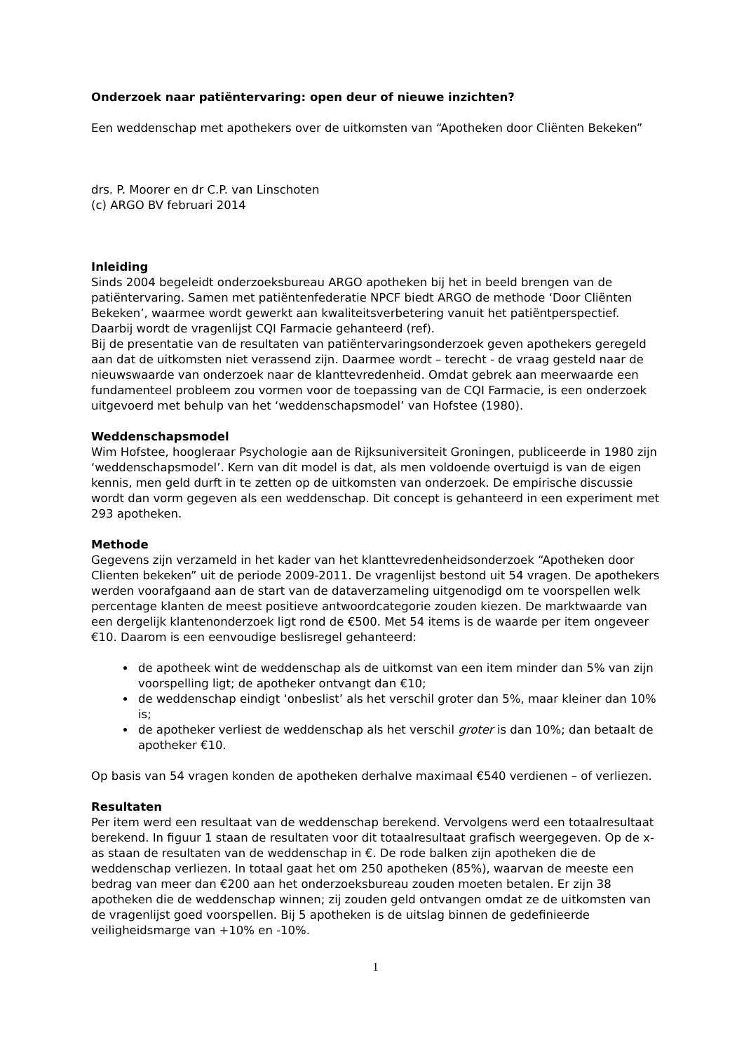Onderzoek naar patiëntervaring: open deur of nieuwe inzichten?
Een weddenschap met apothekers over de uitkomsten van “Apotheken door Cliënten Bekeken”
drs. P. Moorer en dr C.P. van Linschoten
(c) ARGO BV februari 2014
Inleiding
Sinds 2004 begeleidt onderzoeksbureau ARGO apotheken bij het in beeld brengen van de patiëntervaring. Samen met patiëntenfederatie NPCF biedt ARGO de methode ‘Door Cliënten Bekeken’, waarmee wordt gewerkt aan kwaliteitsverbetering vanuit het patiëntperspectief. Daarbij wordt de vragenlijst CQI Farmacie gehanteerd (ref).
Bij de presentatie van de resultaten van patiëntervaringsonderzoek geven apothekers geregeld aan dat de uitkomsten niet verassend zijn. Daarmee wordt – terecht - de vraag gesteld naar de nieuwswaarde van onderzoek naar de klanttevredenheid. Omdat gebrek aan meerwaarde een fundamenteel probleem zou vormen voor de toepassing van de CQI Farmacie, is een onderzoek uitgevoerd met behulp van het ‘weddenschapsmodel’ van Hofstee (1980).
Weddenschapsmodel
Wim Hofstee, hoogleraar Psychologie aan de Rijksuniversiteit Groningen, publiceerde in 1980 zijn ‘weddenschapsmodel’. Kern van dit model is dat, als men voldoende overtuigd is van de eigen kennis, men geld durft in te zetten op de uitkomsten van onderzoek. De empirische discussie wordt dan vorm gegeven als een weddenschap. Dit concept is gehanteerd in een experiment met 293 apotheken.
Methode
Gegevens zijn verzameld in het kader van het klanttevredenheidsonderzoek “Apotheken door Clienten bekeken” uit de periode 2009-2011. De vragenlijst bestond uit 54 vragen. De apothekers werden voorafgaand aan de start van de dataverzameling uitgenodigd om te voorspellen welk percentage klanten de meest positieve antwoordcategorie zouden kiezen. De marktwaarde van een dergelijk klantenonderzoek ligt rond de €500. Met 54 items is de waarde per item ongeveer €10. Daarom is een eenvoudige beslisregel gehanteerd:
de apotheek wint de weddenschap als de uitkomst van een item minder dan 5% van zijn voorspelling ligt; de apotheker ontvangt dan €10;
de weddenschap eindigt ‘onbeslist’ als het verschil groter dan 5%, maar kleiner dan 10% is;
de apotheker verliest de weddenschap als het verschil groter is dan 10%; dan betaalt de apotheker €10.
Op basis van 54 vragen konden de apotheken derhalve maximaal €540 verdienen – of verliezen.
Resultaten
Per item werd een resultaat van de weddenschap berekend. Vervolgens werd een totaalresultaat berekend. In figuur 1 staan de resultaten voor dit totaalresultaat grafisch weergegeven. Op de x-as staan de resultaten van de weddenschap in €. De rode balken zijn apotheken die de weddenschap verliezen. In totaal gaat het om 250 apotheken (85%), waarvan de meeste een bedrag van meer dan €200 aan het onderzoeksbureau zouden moeten betalen. Er zijn 38 apotheken die de weddenschap winnen; zij zouden geld ontvangen omdat ze de uitkomsten van de vragenlijst goed voorspellen. Bij 5 apotheken is de uitslag binnen de gedefinieerde veiligheidsmarge van +10% en -10%.
1